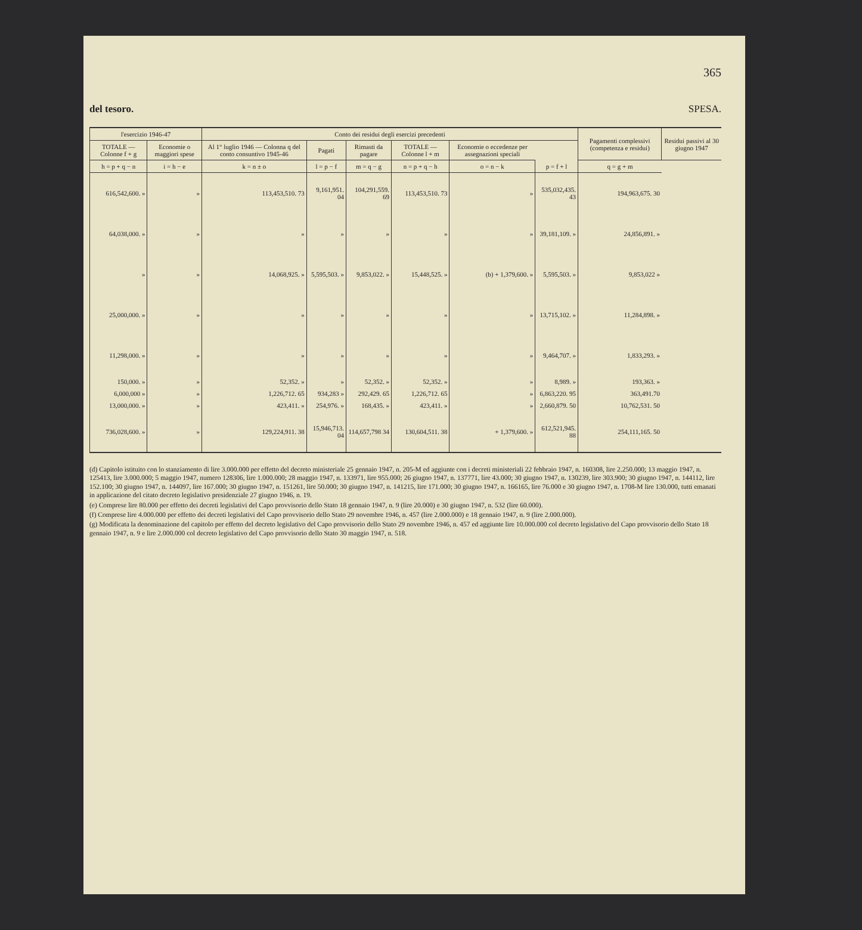365
del tesoro. SPESA.
| l'esercizio 1946-47 | | Conto dei residui degli esercizi precedenti | | | | | | Pagamenti complessivi (competenza e residui) | Residui passivi al 30 giugno 1947 |
| --- | --- | --- | --- | --- | --- | --- | --- | --- | --- |
| TOTALE — Colonne f + g | Economie o maggiori spese | Al 1° luglio 1946 — Colonna q del conto consuntivo 1945-46 | Pagati | Rimasti da pagare | TOTALE — Colonne l + m | Economie o eccedenze per assegnazioni speciali | | | |
| h = p + q − n | i = h − e | k = n ± o | l = p − f | m = q − g | n = p + q − h | o = n − k | p = f + l | q = g + m | |
| 616,542,600. » | » | 113,453,510. 73 | 9,161,951. 04 | 104,291,559. 69 | 113,453,510. 73 | » | 535,032,435. 43 | 194,963,675. 30 | |
| 64,038,000. » | » | » | » | » | » | » | 39,181,109. » | 24,856,891. » | |
| » | » | 14,068,925. » | 5,595,503. » | 9,853,022. » | 15,448,525. » | (b) + 1,379,600. » | 5,595,503. » | 9,853,022 » | |
| 25,000,000. » | » | » | » | » | » | » | 13,715,102. » | 11,284,898. » | |
| 11,298,000. » | » | » | » | » | » | » | 9,464,707. » | 1,833,293. » | |
| 150,000. » | » | 52,352. » | » | 52,352. » | 52,352. » | » | 8,989. » | 193,363. » | |
| 6,000,000 » | » | 1,226,712. 65 | 934,283 » | 292,429. 65 | 1,226,712. 65 | » | 6,863,220. 95 | 363,491.70 | |
| 13,000,000. » | » | 423,411. » | 254,976. » | 168,435. » | 423,411. » | » | 2,660,879. 50 | 10,762,531. 50 | |
| 736,028,600. » | » | 129,224,911. 38 | 15,946,713. 04 | 114,657,798 34 | 130,604,511. 38 | + 1,379,600. » | 612,521,945. 88 | 254,111,165. 50 | |
(d) Capitolo istituito con lo stanziamento di lire 3.000.000 per effetto del decreto ministeriale 25 gennaio 1947, n. 205-M ed aggiunte con i decreti ministeriali 22 febbraio 1947, n. 160308, lire 2.250.000; 13 maggio 1947, n. 125413, lire 3.000.000; 5 maggio 1947, numero 128306, lire 1.000.000; 28 maggio 1947, n. 133971, lire 955.000; 26 giugno 1947, n. 137771, lire 43.000; 30 giugno 1947, n. 130239, lire 303.900; 30 giugno 1947, n. 144112, lire 152.100; 30 giugno 1947, n. 144097, lire 167.000; 30 giugno 1947, n. 151261, lire 50.000; 30 giugno 1947, n. 141215, lire 171.000; 30 giugno 1947, n. 166165, lire 76.000 e 30 giugno 1947, n. 1708-M lire 130.000, tutti emanati in applicazione del citato decreto legislativo presidenziale 27 giugno 1946, n. 19.
(e) Comprese lire 80.000 per effetto dei decreti legislativi del Capo provvisorio dello Stato 18 gennaio 1947, n. 9 (lire 20.000) e 30 giugno 1947, n. 532 (lire 60.000).
(f) Comprese lire 4.000.000 per effetto dei decreti legislativi del Capo provvisorio dello Stato 29 novembre 1946, n. 457 (lire 2.000.000) e 18 gennaio 1947, n. 9 (lire 2.000.000).
(g) Modificata la denominazione del capitolo per effetto del decreto legislativo del Capo provvisorio dello Stato 29 novembre 1946, n. 457 ed aggiunte lire 10.000.000 col decreto legislativo del Capo provvisorio dello Stato 18 gennaio 1947, n. 9 e lire 2.000.000 col decreto legislativo del Capo provvisorio dello Stato 30 maggio 1947, n. 518.